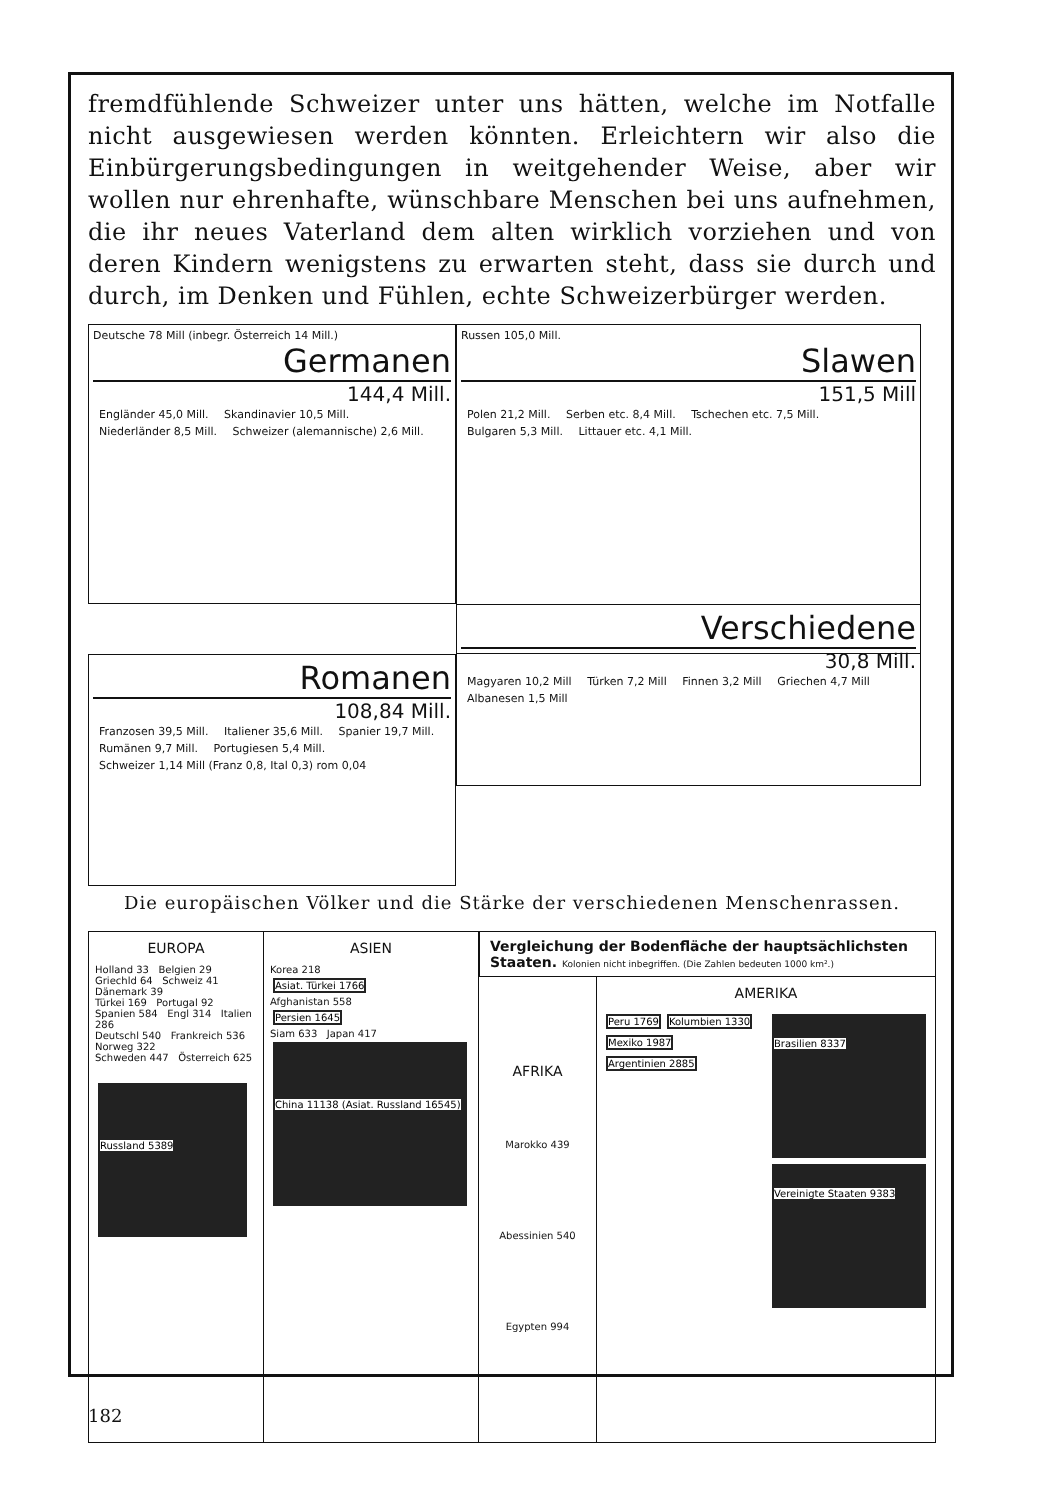fremdfühlende Schweizer unter uns hätten, welche im Notfalle nicht ausgewiesen werden könnten. Erleichtern wir also die Einbürgerungsbedingungen in weitgehender Weise, aber wir wollen nur ehrenhafte, wünschbare Menschen bei uns aufnehmen, die ihr neues Vaterland dem alten wirklich vorziehen und von deren Kindern wenigstens zu erwarten steht, dass sie durch und durch, im Denken und Fühlen, echte Schweizerbürger werden.
Deutsche 78 Mill (inbegr. Österreich 14 Mill.)
Germanen
144,4 Mill.
Engländer 45,0 Mill. Skandinavier 10,5 Mill. Niederländer 8,5 Mill. Schweizer (alemannische) 2,6 Mill.
Russen 105,0 Mill.
Slawen
151,5 Mill
Polen 21,2 Mill. Serben etc. 8,4 Mill. Tschechen etc. 7,5 Mill. Bulgaren 5,3 Mill. Littauer etc. 4,1 Mill.
Romanen
108,84 Mill.
Franzosen 39,5 Mill. Italiener 35,6 Mill. Spanier 19,7 Mill. Rumänen 9,7 Mill. Portugiesen 5,4 Mill. Schweizer 1,14 Mill (Franz 0,8, Ital 0,3) rom 0,04
Verschiedene
30,8 Mill.
Magyaren 10,2 Mill Türken 7,2 Mill Finnen 3,2 Mill Griechen 4,7 Mill Albanesen 1,5 Mill
Die europäischen Völker und die Stärke der verschiedenen Menschenrassen.
EUROPA
Holland 33 Belgien 29
Griechld 64 Schweiz 41 Dänemark 39
Türkei 169 Portugal 92
Spanien 584 Engl 314 Italien 286
Deutschl 540 Frankreich 536
Norweg 322
Schweden 447 Österreich 625
Russland 5389
ASIEN
Korea 218
Asiat. Türkei 1766
Afghanistan 558
Persien 1645
Siam 633 Japan 417
China 11138 (Asiat. Russland 16545)
Vergleichung der Bodenfläche der hauptsächlichsten Staaten. Kolonien nicht inbegriffen. (Die Zahlen bedeuten 1000 km².)
AFRIKA
Marokko 439
Abessinien 540
Egypten 994
AMERIKA
Peru 1769 Kolumbien 1330 Mexiko 1987 Argentinien 2885
Brasilien 8337
Vereinigte Staaten 9383
182